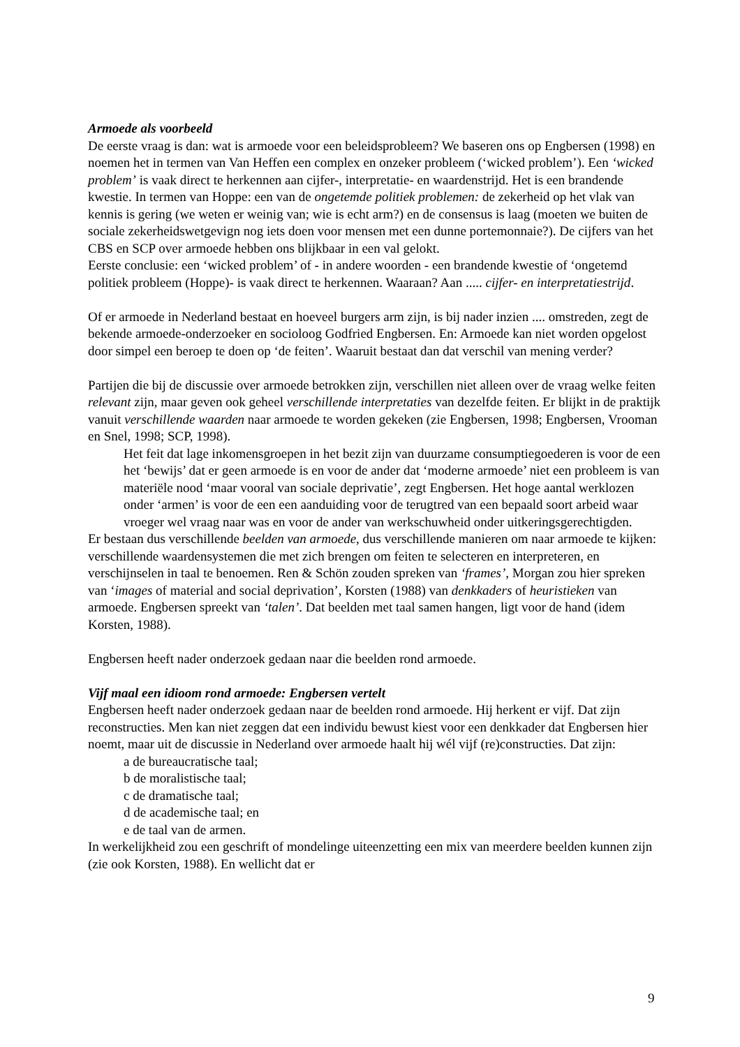Armoede als voorbeeld
De eerste vraag is dan: wat is armoede voor een beleidsprobleem? We baseren ons op Engbersen (1998) en noemen het in termen van Van Heffen een complex en onzeker probleem (‘wicked problem’). Een ‘wicked problem’ is vaak direct te herkennen aan cijfer-, interpretatie- en waardenstrijd. Het is een brandende kwestie. In termen van Hoppe: een van de ongetemde politiek problemen: de zekerheid op het vlak van kennis is gering (we weten er weinig van; wie is echt arm?) en de consensus is laag (moeten we buiten de sociale zekerheidswetgevign nog iets doen voor mensen met een dunne portemonnaie?). De cijfers van het CBS en SCP over armoede hebben ons blijkbaar in een val gelokt.
Eerste conclusie: een ‘wicked problem’ of - in andere woorden - een brandende kwestie of ‘ongetemd politiek probleem (Hoppe)- is vaak direct te herkennen. Waaraan? Aan ..... cijfer- en interpretatiestrijd.
Of er armoede in Nederland bestaat en hoeveel burgers arm zijn, is bij nader inzien .... omstreden, zegt de bekende armoede-onderzoeker en socioloog Godfried Engbersen. En: Armoede kan niet worden opgelost door simpel een beroep te doen op ‘de feiten’. Waaruit bestaat dan dat verschil van mening verder?
Partijen die bij de discussie over armoede betrokken zijn, verschillen niet alleen over de vraag welke feiten relevant zijn, maar geven ook geheel verschillende interpretaties van dezelfde feiten. Er blijkt in de praktijk vanuit verschillende waarden naar armoede te worden gekeken (zie Engbersen, 1998; Engbersen, Vrooman en Snel, 1998; SCP, 1998).
Het feit dat lage inkomensgroepen in het bezit zijn van duurzame consumptiegoederen is voor de een het ‘bewijs’ dat er geen armoede is en voor de ander dat ‘moderne armoede’ niet een probleem is van materiële nood ‘maar vooral van sociale deprivatie’, zegt Engbersen. Het hoge aantal werklozen onder ‘armen’ is voor de een een aanduiding voor de terugtred van een bepaald soort arbeid waar vroeger wel vraag naar was en voor de ander van werkschuwheid onder uitkeringsgerechtigden.
Er bestaan dus verschillende beelden van armoede, dus verschillende manieren om naar armoede te kijken: verschillende waardensystemen die met zich brengen om feiten te selecteren en interpreteren, en verschijnselen in taal te benoemen. Ren & Schön zouden spreken van ‘frames’, Morgan zou hier spreken van ‘images of material and social deprivation’, Korsten (1988) van denkkaders of heuristieken van armoede. Engbersen spreekt van ‘talen’. Dat beelden met taal samen hangen, ligt voor de hand (idem Korsten, 1988).
Engbersen heeft nader onderzoek gedaan naar die beelden rond armoede.
Vijf maal een idioom rond armoede: Engbersen vertelt
Engbersen heeft nader onderzoek gedaan naar de beelden rond armoede. Hij herkent er vijf. Dat zijn reconstructies. Men kan niet zeggen dat een individu bewust kiest voor een denkkader dat Engbersen hier noemt, maar uit de discussie in Nederland over armoede haalt hij wél vijf (re)constructies. Dat zijn:
a de bureaucratische taal;
b de moralistische taal;
c de dramatische taal;
d de academische taal; en
e de taal van de armen.
In werkelijkheid zou een geschrift of mondelinge uiteenzetting een mix van meerdere beelden kunnen zijn (zie ook Korsten, 1988). En wellicht dat er
9